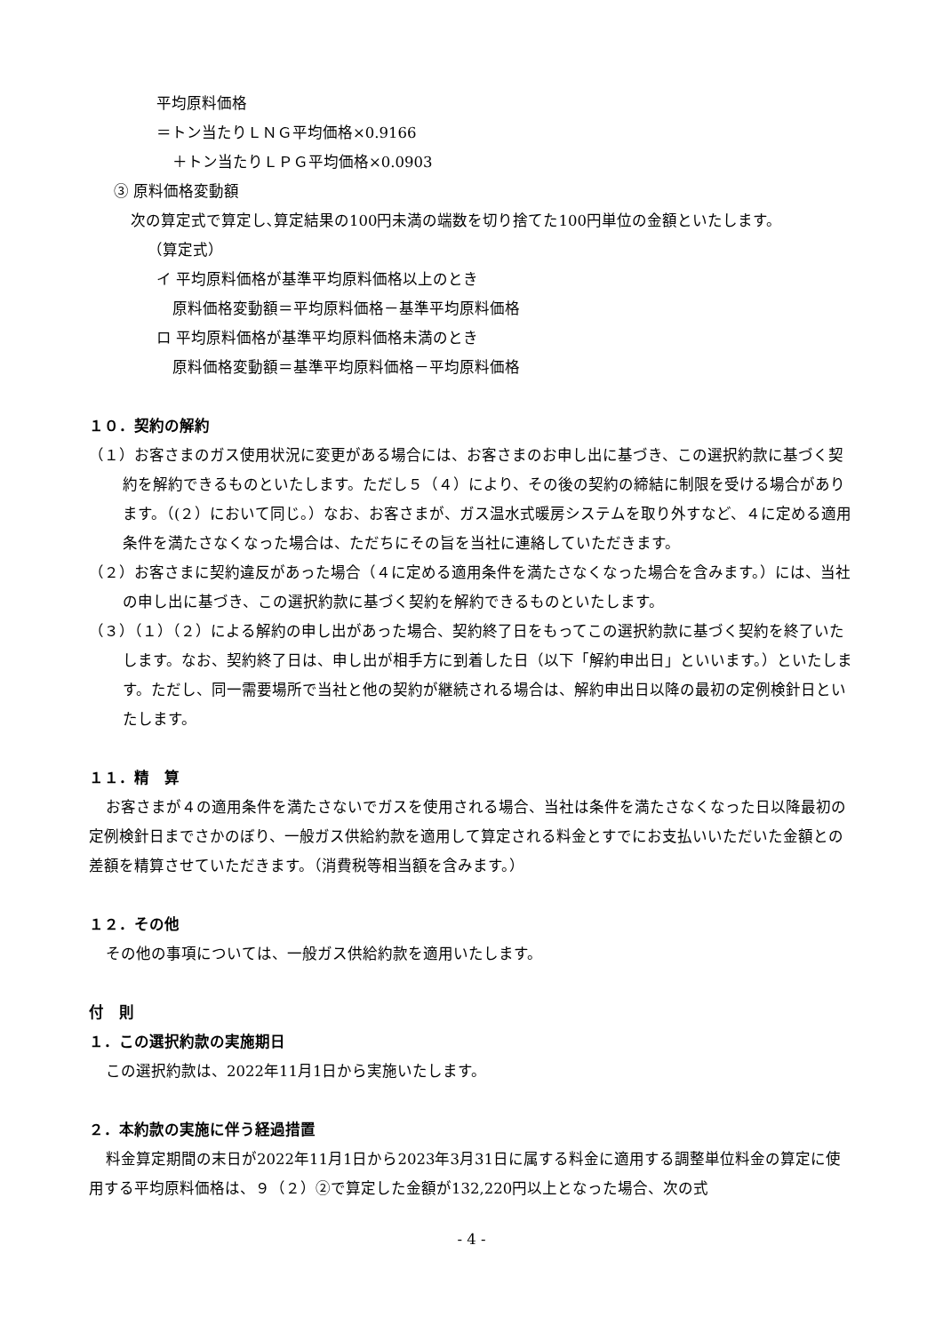平均原料価格
＝トン当たりＬＮＧ平均価格×0.9166
＋トン当たりＬＰＧ平均価格×0.0903
③ 原料価格変動額
次の算定式で算定し､算定結果の100円未満の端数を切り捨てた100円単位の金額といたします。
（算定式）
イ 平均原料価格が基準平均原料価格以上のとき
原料価格変動額＝平均原料価格－基準平均原料価格
ロ 平均原料価格が基準平均原料価格未満のとき
原料価格変動額＝基準平均原料価格－平均原料価格
１０．契約の解約
（１）お客さまのガス使用状況に変更がある場合には、お客さまのお申し出に基づき、この選択約款に基づく契約を解約できるものといたします。ただし５（４）により、その後の契約の締結に制限を受ける場合があります。（(２）において同じ。）なお、お客さまが、ガス温水式暖房システムを取り外すなど、４に定める適用条件を満たさなくなった場合は、ただちにその旨を当社に連絡していただきます。
（２）お客さまに契約違反があった場合（４に定める適用条件を満たさなくなった場合を含みます。）には、当社の申し出に基づき、この選択約款に基づく契約を解約できるものといたします。
（３）（１）（２）による解約の申し出があった場合、契約終了日をもってこの選択約款に基づく契約を終了いたします。なお、契約終了日は、申し出が相手方に到着した日（以下「解約申出日」といいます。）といたします。ただし、同一需要場所で当社と他の契約が継続される場合は、解約申出日以降の最初の定例検針日といたします。
１１．精　算
お客さまが４の適用条件を満たさないでガスを使用される場合、当社は条件を満たさなくなった日以降最初の定例検針日までさかのぼり、一般ガス供給約款を適用して算定される料金とすでにお支払いいただいた金額との差額を精算させていただきます。（消費税等相当額を含みます。）
１２．その他
その他の事項については、一般ガス供給約款を適用いたします。
付　則
１．この選択約款の実施期日
この選択約款は、2022年11月1日から実施いたします。
２．本約款の実施に伴う経過措置
料金算定期間の末日が2022年11月1日から2023年3月31日に属する料金に適用する調整単位料金の算定に使用する平均原料価格は、９（２）②で算定した金額が132,220円以上となった場合、次の式
- 4 -